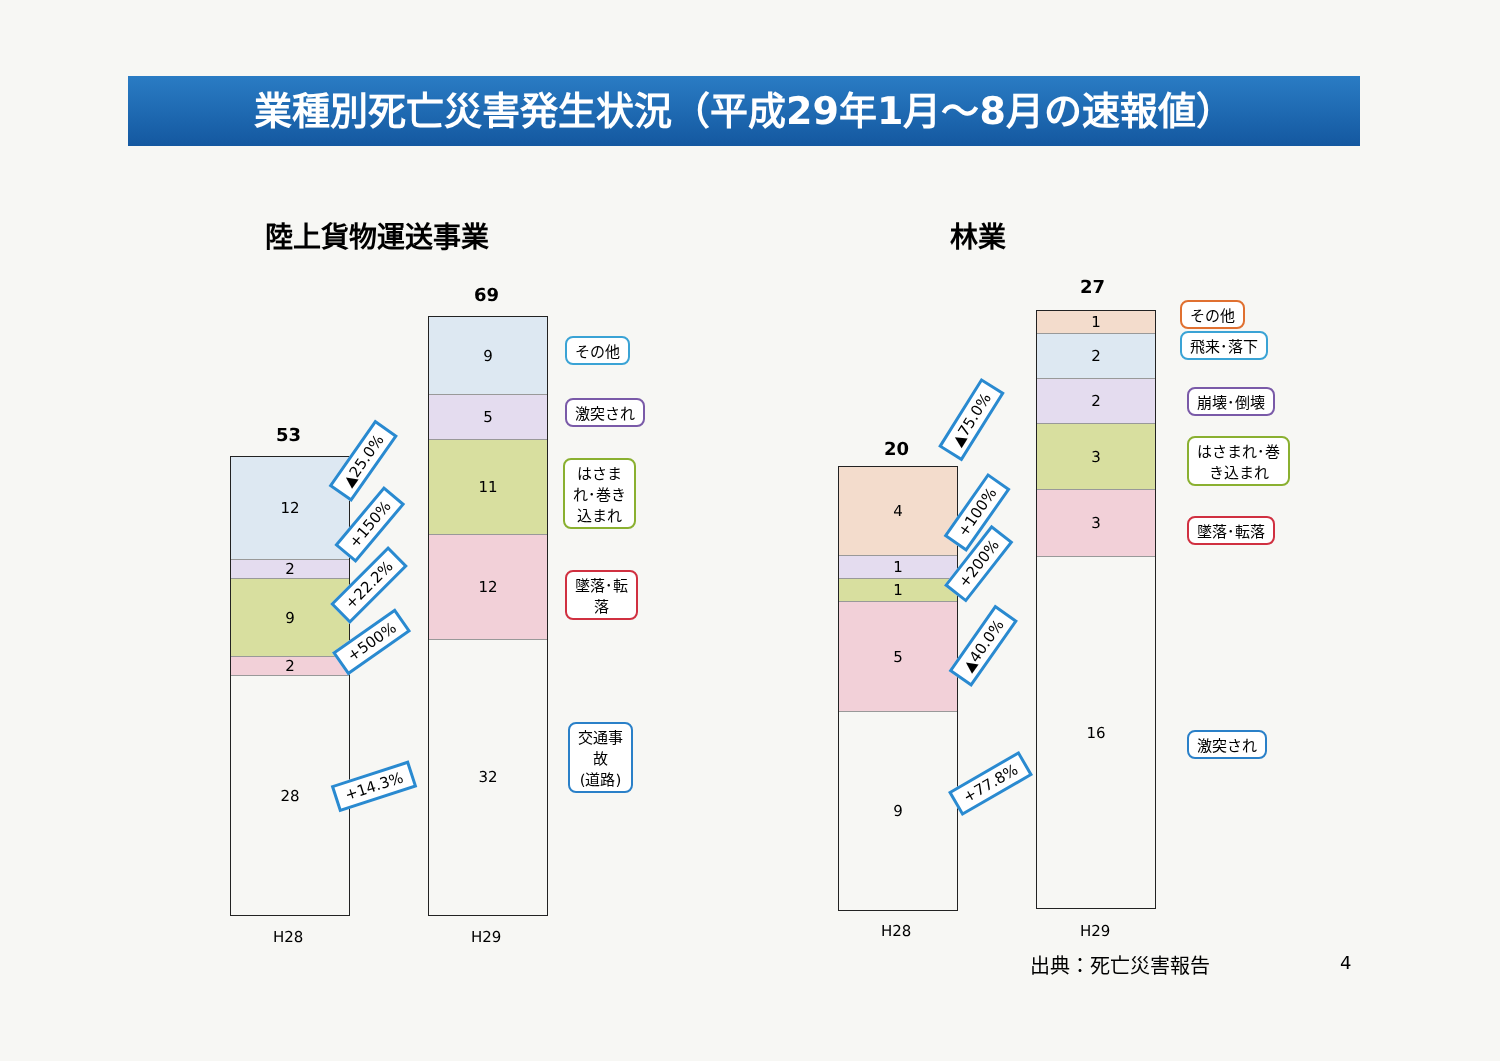業種別死亡災害発生状況（平成29年1月～8月の速報値）
陸上貨物運送事業 林業
53
12
2
9
2
28
69
9
5
11
12
32
▲25.0%
+150%
+22.2%
+500%
+14.3%
その他
激突され
はさま
れ･巻き
込まれ
墜落･転
落
交通事
故
(道路)
H28 H29
20
4
1
1
5
9
27
1
2
2
3
3
16
▲75.0%
+100%
+200%
▲40.0%
+77.8%
その他
飛来･落下
崩壊･倒壊
はさまれ･巻
き込まれ
墜落･転落
激突され
H28 H29
出典：死亡災害報告 4